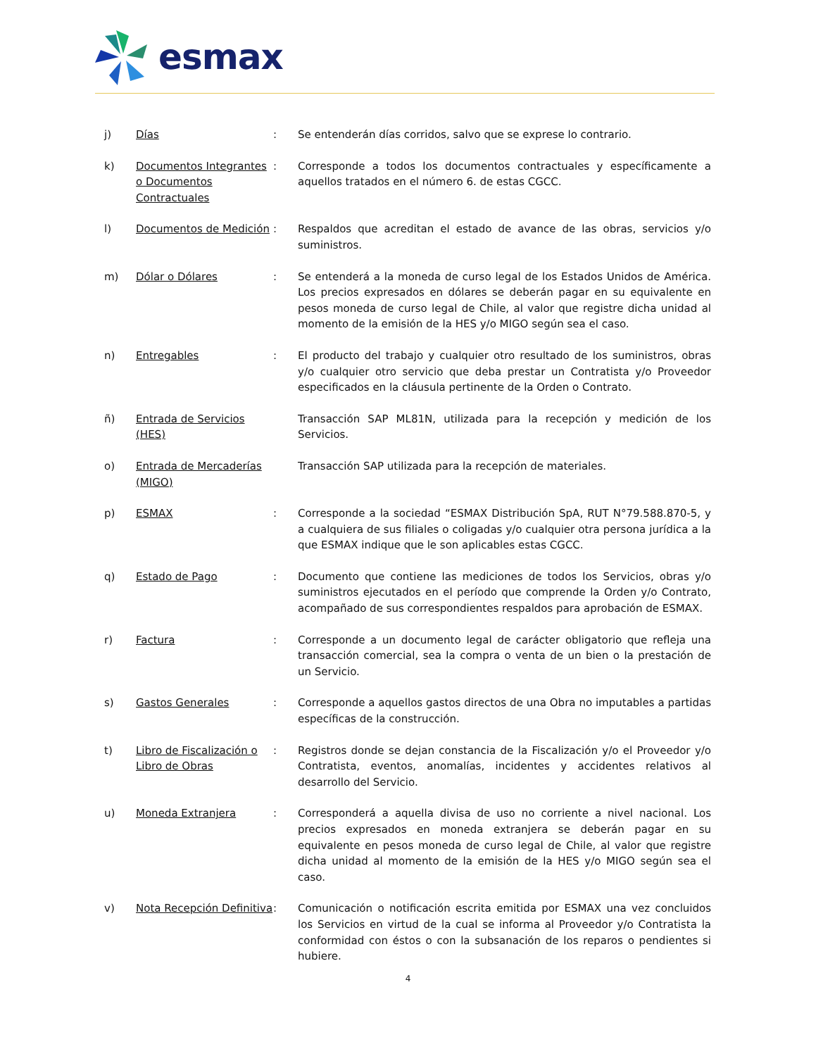esmax
| j) | Días | : | Se entenderán días corridos, salvo que se exprese lo contrario. |
| k) | Documentos Integrantes o Documentos Contractuales | : | Corresponde a todos los documentos contractuales y específicamente a aquellos tratados en el número 6. de estas CGCC. |
| l) | Documentos de Medición | : | Respaldos que acreditan el estado de avance de las obras, servicios y/o suministros. |
| m) | Dólar o Dólares | : | Se entenderá a la moneda de curso legal de los Estados Unidos de América. Los precios expresados en dólares se deberán pagar en su equivalente en pesos moneda de curso legal de Chile, al valor que registre dicha unidad al momento de la emisión de la HES y/o MIGO según sea el caso. |
| n) | Entregables | : | El producto del trabajo y cualquier otro resultado de los suministros, obras y/o cualquier otro servicio que deba prestar un Contratista y/o Proveedor especificados en la cláusula pertinente de la Orden o Contrato. |
| ñ) | Entrada de Servicios (HES) | | Transacción SAP ML81N, utilizada para la recepción y medición de los Servicios. |
| o) | Entrada de Mercaderías (MIGO) | | Transacción SAP utilizada para la recepción de materiales. |
| p) | ESMAX | : | Corresponde a la sociedad “ESMAX Distribución SpA, RUT N°79.588.870-5, y a cualquiera de sus filiales o coligadas y/o cualquier otra persona jurídica a la que ESMAX indique que le son aplicables estas CGCC. |
| q) | Estado de Pago | : | Documento que contiene las mediciones de todos los Servicios, obras y/o suministros ejecutados en el período que comprende la Orden y/o Contrato, acompañado de sus correspondientes respaldos para aprobación de ESMAX. |
| r) | Factura | : | Corresponde a un documento legal de carácter obligatorio que refleja una transacción comercial, sea la compra o venta de un bien o la prestación de un Servicio. |
| s) | Gastos Generales | : | Corresponde a aquellos gastos directos de una Obra no imputables a partidas específicas de la construcción. |
| t) | Libro de Fiscalización o Libro de Obras | : | Registros donde se dejan constancia de la Fiscalización y/o el Proveedor y/o Contratista, eventos, anomalías, incidentes y accidentes relativos al desarrollo del Servicio. |
| u) | Moneda Extranjera | : | Corresponderá a aquella divisa de uso no corriente a nivel nacional. Los precios expresados en moneda extranjera se deberán pagar en su equivalente en pesos moneda de curso legal de Chile, al valor que registre dicha unidad al momento de la emisión de la HES y/o MIGO según sea el caso. |
| v) | Nota Recepción Definitiva | : | Comunicación o notificación escrita emitida por ESMAX una vez concluidos los Servicios en virtud de la cual se informa al Proveedor y/o Contratista la conformidad con éstos o con la subsanación de los reparos o pendientes si hubiere. |
4